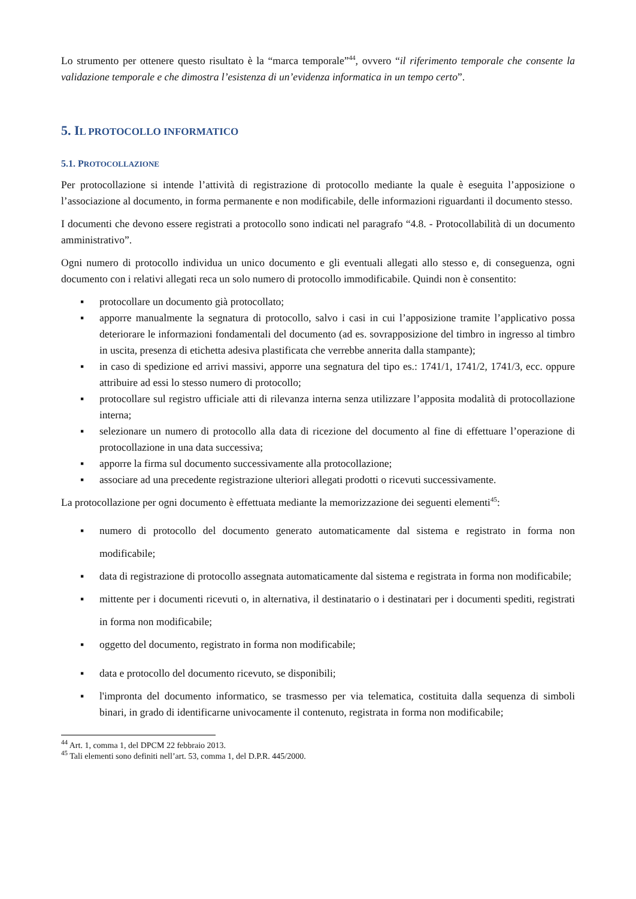Lo strumento per ottenere questo risultato è la “marca temporale”<sup>44</sup>, ovvero “il riferimento temporale che consente la validazione temporale e che dimostra l’esistenza di un’evidenza informatica in un tempo certo”.
5. IL PROTOCOLLO INFORMATICO
5.1. PROTOCOLLAZIONE
Per protocollazione si intende l’attività di registrazione di protocollo mediante la quale è eseguita l’apposizione o l’associazione al documento, in forma permanente e non modificabile, delle informazioni riguardanti il documento stesso.
I documenti che devono essere registrati a protocollo sono indicati nel paragrafo “4.8. - Protocollabilità di un documento amministrativo”.
Ogni numero di protocollo individua un unico documento e gli eventuali allegati allo stesso e, di conseguenza, ogni documento con i relativi allegati reca un solo numero di protocollo immodificabile. Quindi non è consentito:
▪ protocollare un documento già protocollato;
▪ apporre manualmente la segnatura di protocollo, salvo i casi in cui l’apposizione tramite l’applicativo possa deteriorare le informazioni fondamentali del documento (ad es. sovrapposizione del timbro in ingresso al timbro in uscita, presenza di etichetta adesiva plastificata che verrebbe annerita dalla stampante);
▪ in caso di spedizione ed arrivi massivi, apporre una segnatura del tipo es.: 1741/1, 1741/2, 1741/3, ecc. oppure attribuire ad essi lo stesso numero di protocollo;
▪ protocollare sul registro ufficiale atti di rilevanza interna senza utilizzare l’apposita modalità di protocollazione interna;
▪ selezionare un numero di protocollo alla data di ricezione del documento al fine di effettuare l’operazione di protocollazione in una data successiva;
▪ apporre la firma sul documento successivamente alla protocollazione;
▪ associare ad una precedente registrazione ulteriori allegati prodotti o ricevuti successivamente.
La protocollazione per ogni documento è effettuata mediante la memorizzazione dei seguenti elementi<sup>45</sup>:
▪ numero di protocollo del documento generato automaticamente dal sistema e registrato in forma non modificabile;
▪ data di registrazione di protocollo assegnata automaticamente dal sistema e registrata in forma non modificabile;
▪ mittente per i documenti ricevuti o, in alternativa, il destinatario o i destinatari per i documenti spediti, registrati in forma non modificabile;
▪ oggetto del documento, registrato in forma non modificabile;
▪ data e protocollo del documento ricevuto, se disponibili;
▪ l'impronta del documento informatico, se trasmesso per via telematica, costituita dalla sequenza di simboli binari, in grado di identificarne univocamente il contenuto, registrata in forma non modificabile;
<sup>44</sup> Art. 1, comma 1, del DPCM 22 febbraio 2013.
<sup>45</sup> Tali elementi sono definiti nell’art. 53, comma 1, del D.P.R. 445/2000.